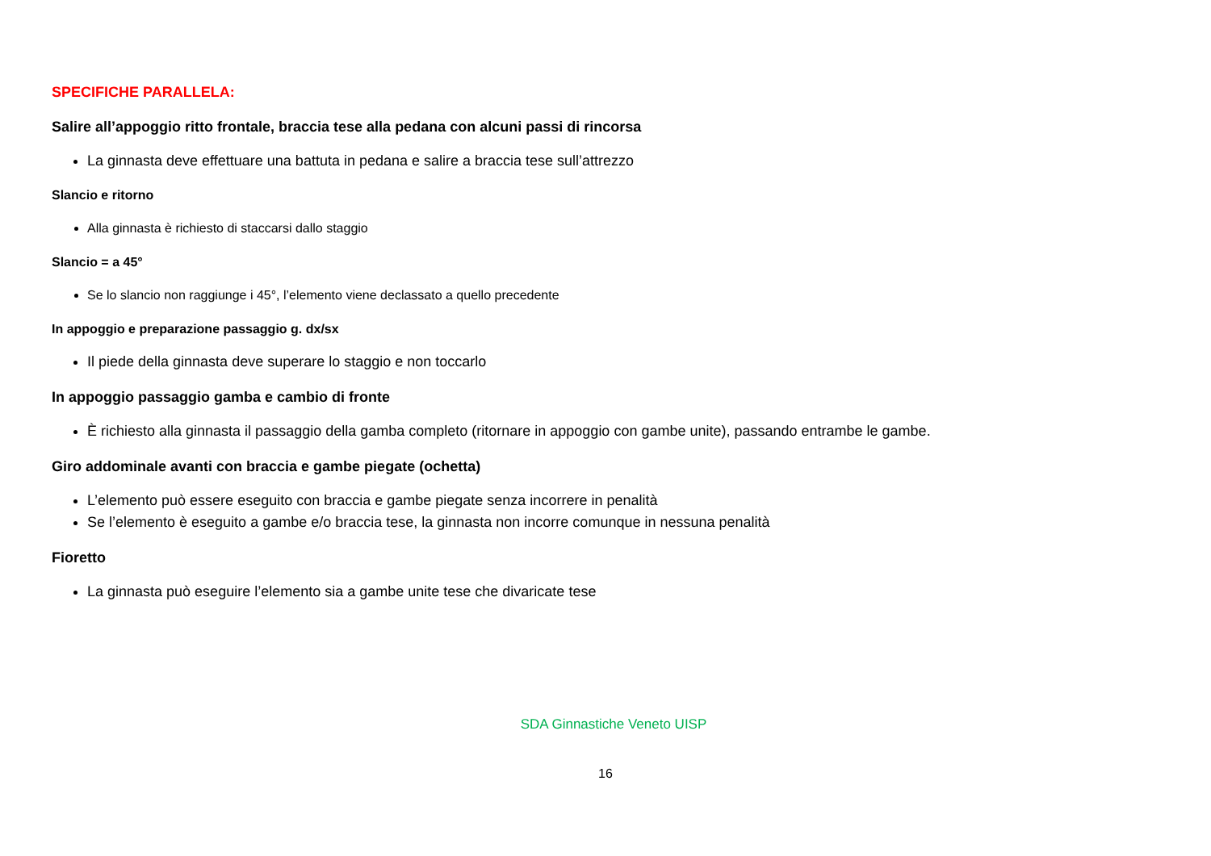SPECIFICHE PARALLELA:
Salire all’appoggio ritto frontale, braccia tese alla pedana con alcuni passi di rincorsa
La ginnasta deve effettuare una battuta in pedana e salire a braccia tese sull’attrezzo
Slancio e ritorno
Alla ginnasta è richiesto di staccarsi dallo staggio
Slancio = a 45°
Se lo slancio non raggiunge i 45°, l’elemento viene declassato a quello precedente
In appoggio e preparazione passaggio g. dx/sx
Il piede della ginnasta deve superare lo staggio e non toccarlo
In appoggio passaggio gamba e cambio di fronte
È richiesto alla ginnasta il passaggio della gamba completo (ritornare in appoggio con gambe unite), passando entrambe le gambe.
Giro addominale avanti con braccia e gambe piegate (ochetta)
L’elemento può essere eseguito con braccia e gambe piegate senza incorrere in penalità
Se l’elemento è eseguito a gambe e/o braccia tese, la ginnasta non incorre comunque in nessuna penalità
Fioretto
La ginnasta può eseguire l’elemento sia a gambe unite tese che divaricate tese
SDA Ginnastiche Veneto UISP
16